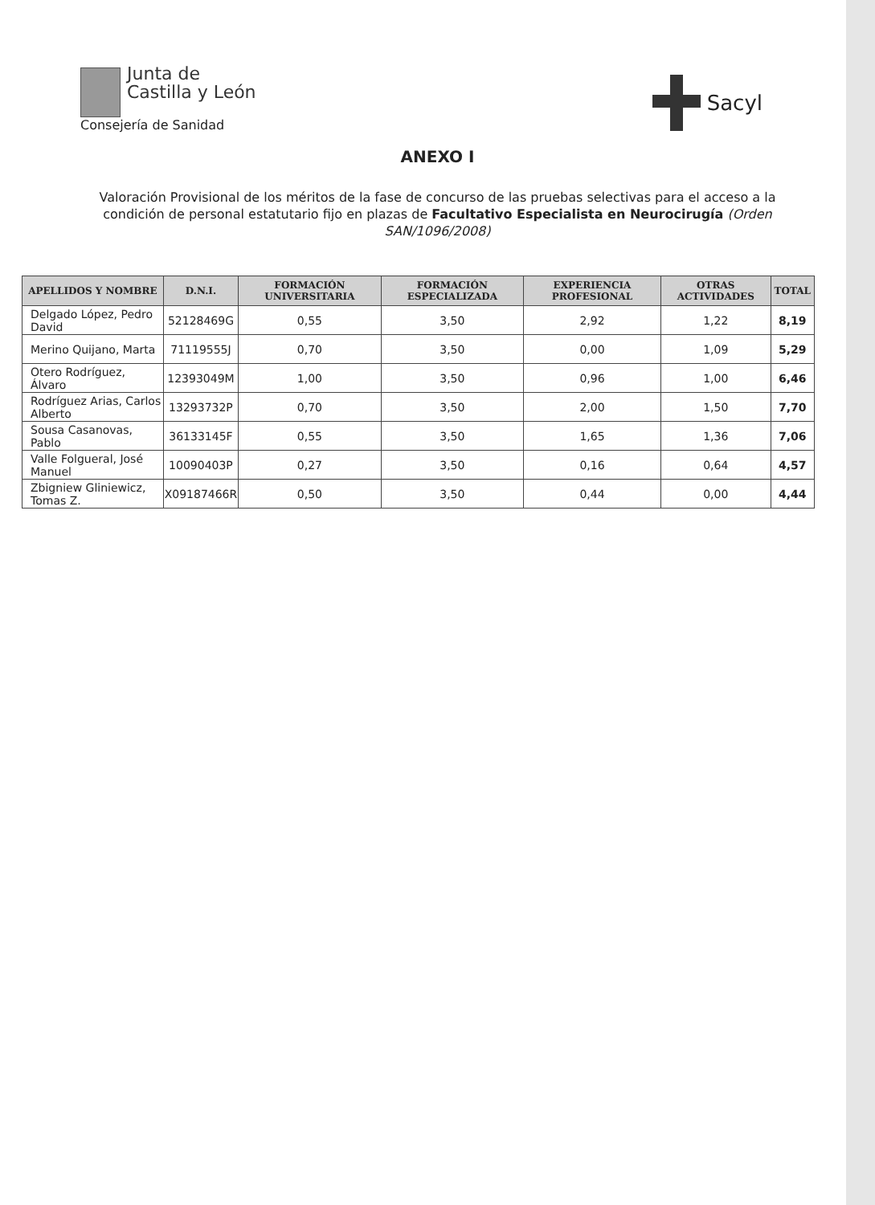Junta de
Castilla y León
Consejería de Sanidad
Sacyl
ANEXO I
Valoración Provisional de los méritos de la fase de concurso de las pruebas selectivas para el acceso a la condición de personal estatutario fijo en plazas de Facultativo Especialista en Neurocirugía (Orden SAN/1096/2008)
| APELLIDOS Y NOMBRE | D.N.I. | FORMACIÓN UNIVERSITARIA | FORMACIÓN ESPECIALIZADA | EXPERIENCIA PROFESIONAL | OTRAS ACTIVIDADES | TOTAL |
| --- | --- | --- | --- | --- | --- | --- |
| Delgado López, Pedro David | 52128469G | 0,55 | 3,50 | 2,92 | 1,22 | 8,19 |
| Merino Quijano, Marta | 71119555J | 0,70 | 3,50 | 0,00 | 1,09 | 5,29 |
| Otero Rodríguez, Álvaro | 12393049M | 1,00 | 3,50 | 0,96 | 1,00 | 6,46 |
| Rodríguez Arias, Carlos Alberto | 13293732P | 0,70 | 3,50 | 2,00 | 1,50 | 7,70 |
| Sousa Casanovas, Pablo | 36133145F | 0,55 | 3,50 | 1,65 | 1,36 | 7,06 |
| Valle Folgueral, José Manuel | 10090403P | 0,27 | 3,50 | 0,16 | 0,64 | 4,57 |
| Zbigniew Gliniewicz, Tomas Z. | X09187466R | 0,50 | 3,50 | 0,44 | 0,00 | 4,44 |